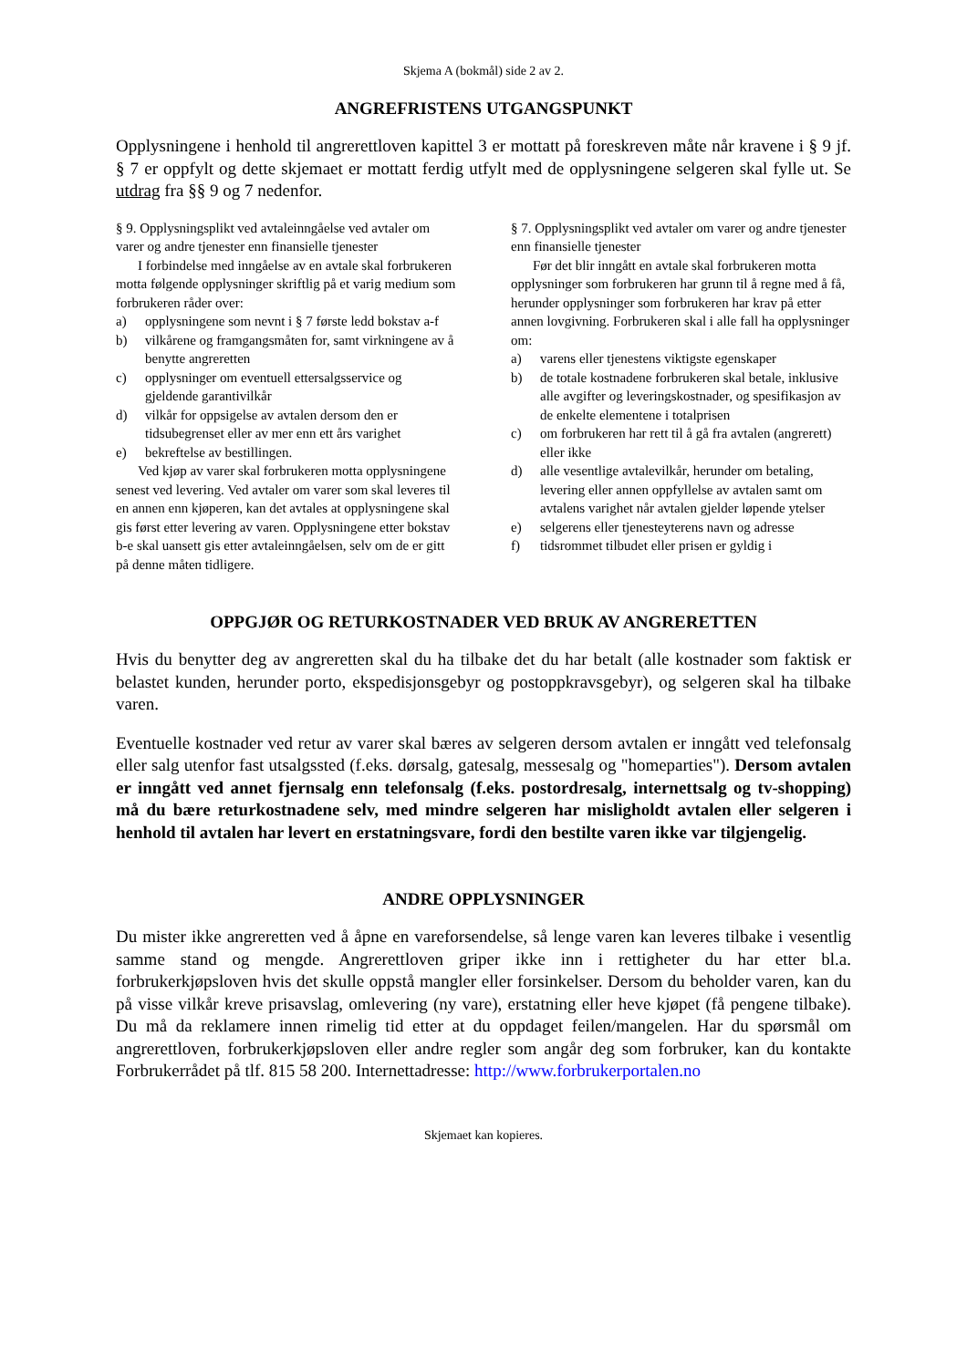Skjema A (bokmål) side 2 av 2.
ANGREFRISTENS UTGANGSPUNKT
Opplysningene i henhold til angrerettloven kapittel 3 er mottatt på foreskreven måte når kravene i § 9 jf. § 7 er oppfylt og dette skjemaet er mottatt ferdig utfylt med de opplysningene selgeren skal fylle ut. Se utdrag fra §§ 9 og 7 nedenfor.
§ 9. Opplysningsplikt ved avtaleinngåelse ved avtaler om varer og andre tjenester enn finansielle tjenester
I forbindelse med inngåelse av en avtale skal forbrukeren motta følgende opplysninger skriftlig på et varig medium som forbrukeren råder over:
a) opplysningene som nevnt i § 7 første ledd bokstav a-f
b) vilkårene og framgangsmåten for, samt virkningene av å benytte angreretten
c) opplysninger om eventuell ettersalgsservice og gjeldende garantivilkår
d) vilkår for oppsigelse av avtalen dersom den er tidsubegrenset eller av mer enn ett års varighet
e) bekreftelse av bestillingen.
Ved kjøp av varer skal forbrukeren motta opplysningene senest ved levering. Ved avtaler om varer som skal leveres til en annen enn kjøperen, kan det avtales at opplysningene skal gis først etter levering av varen. Opplysningene etter bokstav b-e skal uansett gis etter avtaleinngåelsen, selv om de er gitt på denne måten tidligere.
§ 7. Opplysningsplikt ved avtaler om varer og andre tjenester enn finansielle tjenester
Før det blir inngått en avtale skal forbrukeren motta opplysninger som forbrukeren har grunn til å regne med å få, herunder opplysninger som forbrukeren har krav på etter annen lovgivning. Forbrukeren skal i alle fall ha opplysninger om:
a) varens eller tjenestens viktigste egenskaper
b) de totale kostnadene forbrukeren skal betale, inklusive alle avgifter og leveringskostnader, og spesifikasjon av de enkelte elementene i totalprisen
c) om forbrukeren har rett til å gå fra avtalen (angrerett) eller ikke
d) alle vesentlige avtalevilkår, herunder om betaling, levering eller annen oppfyllelse av avtalen samt om avtalens varighet når avtalen gjelder løpende ytelser
e) selgerens eller tjenesteyterens navn og adresse
f) tidsrommet tilbudet eller prisen er gyldig i
OPPGJØR OG RETURKOSTNADER VED BRUK AV ANGRERETTEN
Hvis du benytter deg av angreretten skal du ha tilbake det du har betalt (alle kostnader som faktisk er belastet kunden, herunder porto, ekspedisjonsgebyr og postoppkravsgebyr), og selgeren skal ha tilbake varen.
Eventuelle kostnader ved retur av varer skal bæres av selgeren dersom avtalen er inngått ved telefonsalg eller salg utenfor fast utsalgssted (f.eks. dørsalg, gatesalg, messesalg og "homeparties"). Dersom avtalen er inngått ved annet fjernsalg enn telefonsalg (f.eks. postordresalg, internettsalg og tv-shopping) må du bære returkostnadene selv, med mindre selgeren har misligholdt avtalen eller selgeren i henhold til avtalen har levert en erstatningsvare, fordi den bestilte varen ikke var tilgjengelig.
ANDRE OPPLYSNINGER
Du mister ikke angreretten ved å åpne en vareforsendelse, så lenge varen kan leveres tilbake i vesentlig samme stand og mengde. Angrerettloven griper ikke inn i rettigheter du har etter bl.a. forbrukerkjøpsloven hvis det skulle oppstå mangler eller forsinkelser. Dersom du beholder varen, kan du på visse vilkår kreve prisavslag, omlevering (ny vare), erstatning eller heve kjøpet (få pengene tilbake). Du må da reklamere innen rimelig tid etter at du oppdaget feilen/mangelen. Har du spørsmål om angrerettloven, forbrukerkjøpsloven eller andre regler som angår deg som forbruker, kan du kontakte Forbrukerrådet på tlf. 815 58 200. Internettadresse: http://www.forbrukerportalen.no
Skjemaet kan kopieres.